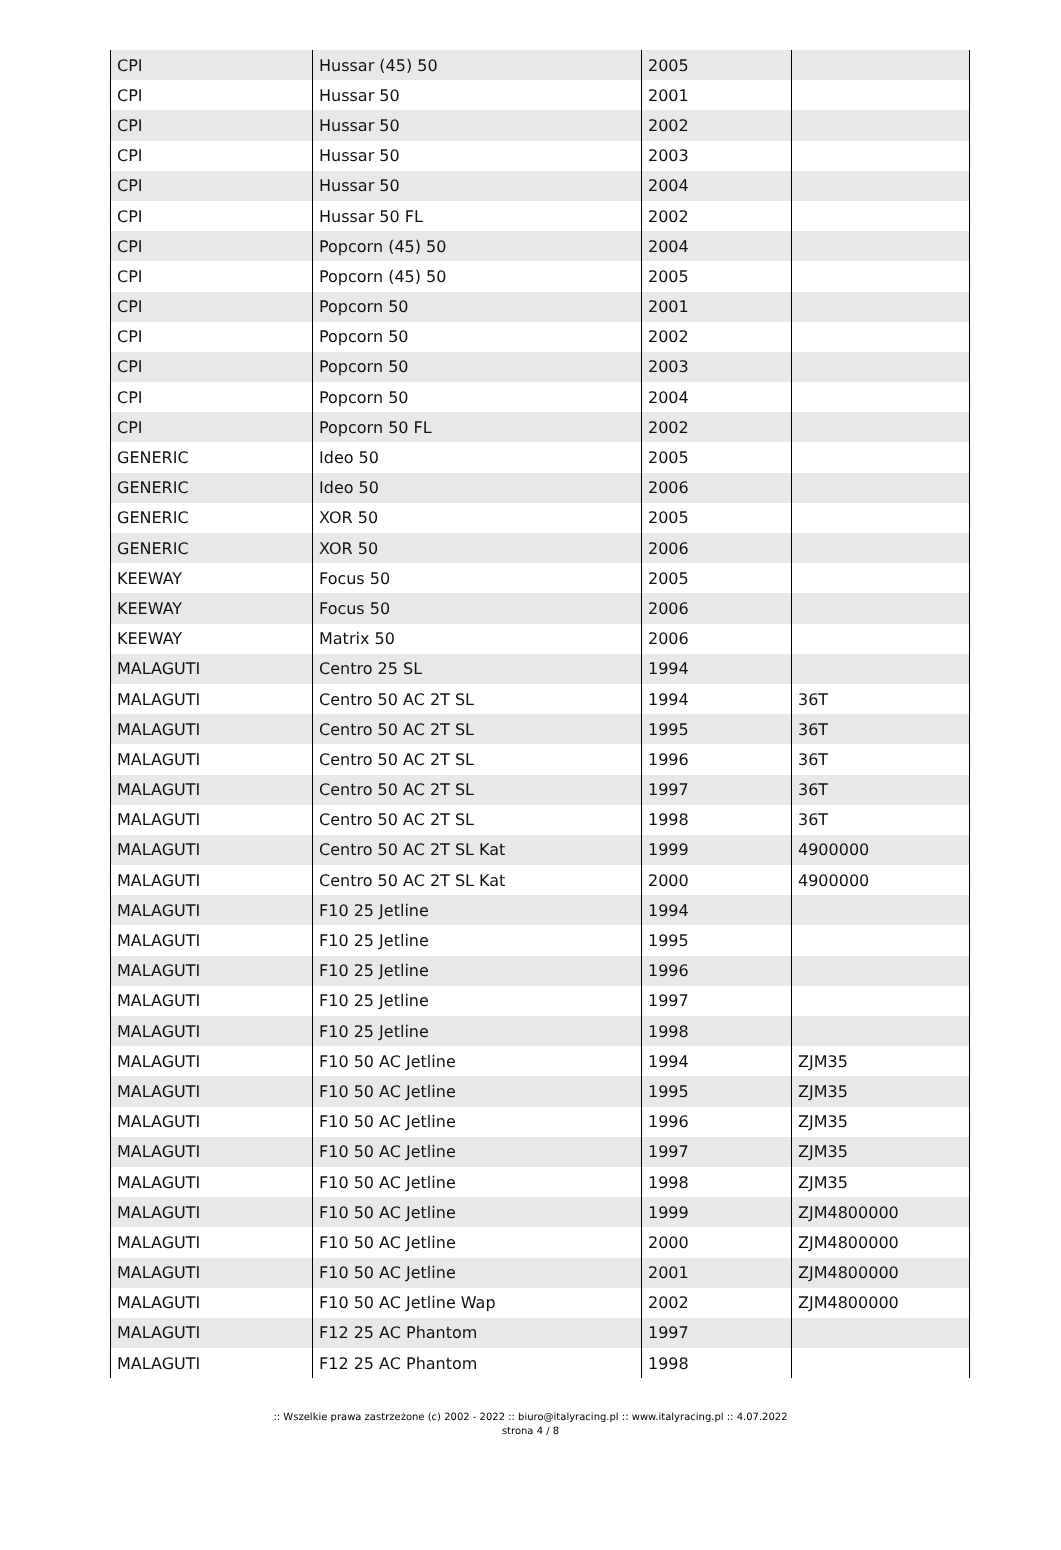| CPI | Hussar (45) 50 | 2005 | |
| CPI | Hussar 50 | 2001 | |
| CPI | Hussar 50 | 2002 | |
| CPI | Hussar 50 | 2003 | |
| CPI | Hussar 50 | 2004 | |
| CPI | Hussar 50 FL | 2002 | |
| CPI | Popcorn (45) 50 | 2004 | |
| CPI | Popcorn (45) 50 | 2005 | |
| CPI | Popcorn 50 | 2001 | |
| CPI | Popcorn 50 | 2002 | |
| CPI | Popcorn 50 | 2003 | |
| CPI | Popcorn 50 | 2004 | |
| CPI | Popcorn 50 FL | 2002 | |
| GENERIC | Ideo 50 | 2005 | |
| GENERIC | Ideo 50 | 2006 | |
| GENERIC | XOR 50 | 2005 | |
| GENERIC | XOR 50 | 2006 | |
| KEEWAY | Focus 50 | 2005 | |
| KEEWAY | Focus 50 | 2006 | |
| KEEWAY | Matrix 50 | 2006 | |
| MALAGUTI | Centro 25 SL | 1994 | |
| MALAGUTI | Centro 50 AC 2T SL | 1994 | 36T |
| MALAGUTI | Centro 50 AC 2T SL | 1995 | 36T |
| MALAGUTI | Centro 50 AC 2T SL | 1996 | 36T |
| MALAGUTI | Centro 50 AC 2T SL | 1997 | 36T |
| MALAGUTI | Centro 50 AC 2T SL | 1998 | 36T |
| MALAGUTI | Centro 50 AC 2T SL Kat | 1999 | 4900000 |
| MALAGUTI | Centro 50 AC 2T SL Kat | 2000 | 4900000 |
| MALAGUTI | F10 25 Jetline | 1994 | |
| MALAGUTI | F10 25 Jetline | 1995 | |
| MALAGUTI | F10 25 Jetline | 1996 | |
| MALAGUTI | F10 25 Jetline | 1997 | |
| MALAGUTI | F10 25 Jetline | 1998 | |
| MALAGUTI | F10 50 AC Jetline | 1994 | ZJM35 |
| MALAGUTI | F10 50 AC Jetline | 1995 | ZJM35 |
| MALAGUTI | F10 50 AC Jetline | 1996 | ZJM35 |
| MALAGUTI | F10 50 AC Jetline | 1997 | ZJM35 |
| MALAGUTI | F10 50 AC Jetline | 1998 | ZJM35 |
| MALAGUTI | F10 50 AC Jetline | 1999 | ZJM4800000 |
| MALAGUTI | F10 50 AC Jetline | 2000 | ZJM4800000 |
| MALAGUTI | F10 50 AC Jetline | 2001 | ZJM4800000 |
| MALAGUTI | F10 50 AC Jetline Wap | 2002 | ZJM4800000 |
| MALAGUTI | F12 25 AC Phantom | 1997 | |
| MALAGUTI | F12 25 AC Phantom | 1998 | |
:: Wszelkie prawa zastrzeżone (c) 2002 - 2022 :: biuro@italyracing.pl :: www.italyracing.pl :: 4.07.2022
strona 4 / 8